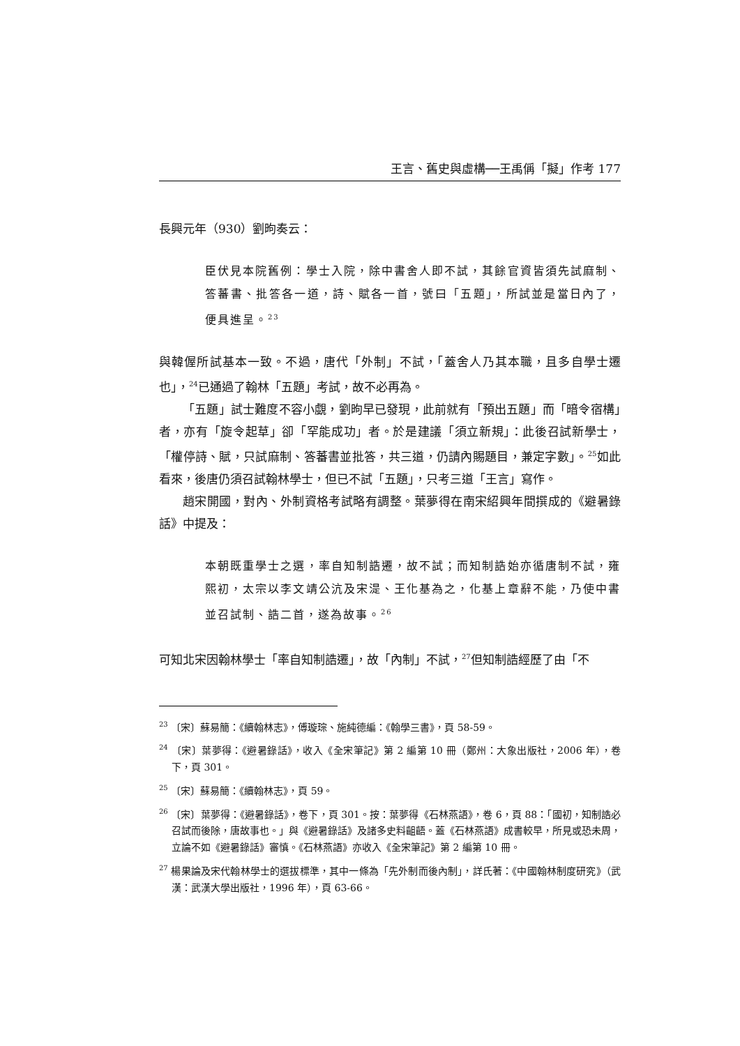王言、舊史與虛構──王禹偁「擬」作考 177
長興元年（930）劉昫奏云：
臣伏見本院舊例：學士入院，除中書舍人即不試，其餘官資皆須先試麻制、答蕃書、批答各一道，詩、賦各一首，號曰「五題」，所試並是當日內了，便具進呈。<sup>23</sup>
與韓偓所試基本一致。不過，唐代「外制」不試，「蓋舍人乃其本職，且多自學士遷也」，<sup>24</sup>已通過了翰林「五題」考試，故不必再為。
「五題」試士難度不容小覷，劉昫早已發現，此前就有「預出五題」而「暗令宿構」者，亦有「旋令起草」卻「罕能成功」者。於是建議「須立新規」：此後召試新學士，「權停詩、賦，只試麻制、答蕃書並批答，共三道，仍請內賜題目，兼定字數」。<sup>25</sup>如此看來，後唐仍須召試翰林學士，但已不試「五題」，只考三道「王言」寫作。
趙宋開國，對內、外制資格考試略有調整。葉夢得在南宋紹興年間撰成的《避暑錄話》中提及：
本朝既重學士之選，率自知制誥遷，故不試；而知制誥始亦循唐制不試，雍熙初，太宗以李文靖公沆及宋湜、王化基為之，化基上章辭不能，乃使中書並召試制、誥二首，遂為故事。<sup>26</sup>
可知北宋因翰林學士「率自知制誥遷」，故「內制」不試，<sup>27</sup>但知制誥經歷了由「不
<sup>23</sup> 〔宋〕蘇易簡：《續翰林志》，傅璇琮、施純德編：《翰學三書》，頁 58-59。
<sup>24</sup> 〔宋〕葉夢得：《避暑錄話》，收入《全宋筆記》第 2 編第 10 冊（鄭州：大象出版社，2006 年），卷下，頁 301。
<sup>25</sup> 〔宋〕蘇易簡：《續翰林志》，頁 59。
<sup>26</sup> 〔宋〕葉夢得：《避暑錄話》，卷下，頁 301。按：葉夢得《石林燕語》，卷 6，頁 88：「國初，知制誥必召試而後除，唐故事也。」與《避暑錄話》及諸多史料齟齬。蓋《石林燕語》成書較早，所見或恐未周，立論不如《避暑錄話》審慎。《石林燕語》亦收入《全宋筆記》第 2 編第 10 冊。
<sup>27</sup> 楊果論及宋代翰林學士的選拔標準，其中一條為「先外制而後內制」，詳氏著：《中國翰林制度研究》（武漢：武漢大學出版社，1996 年），頁 63-66。